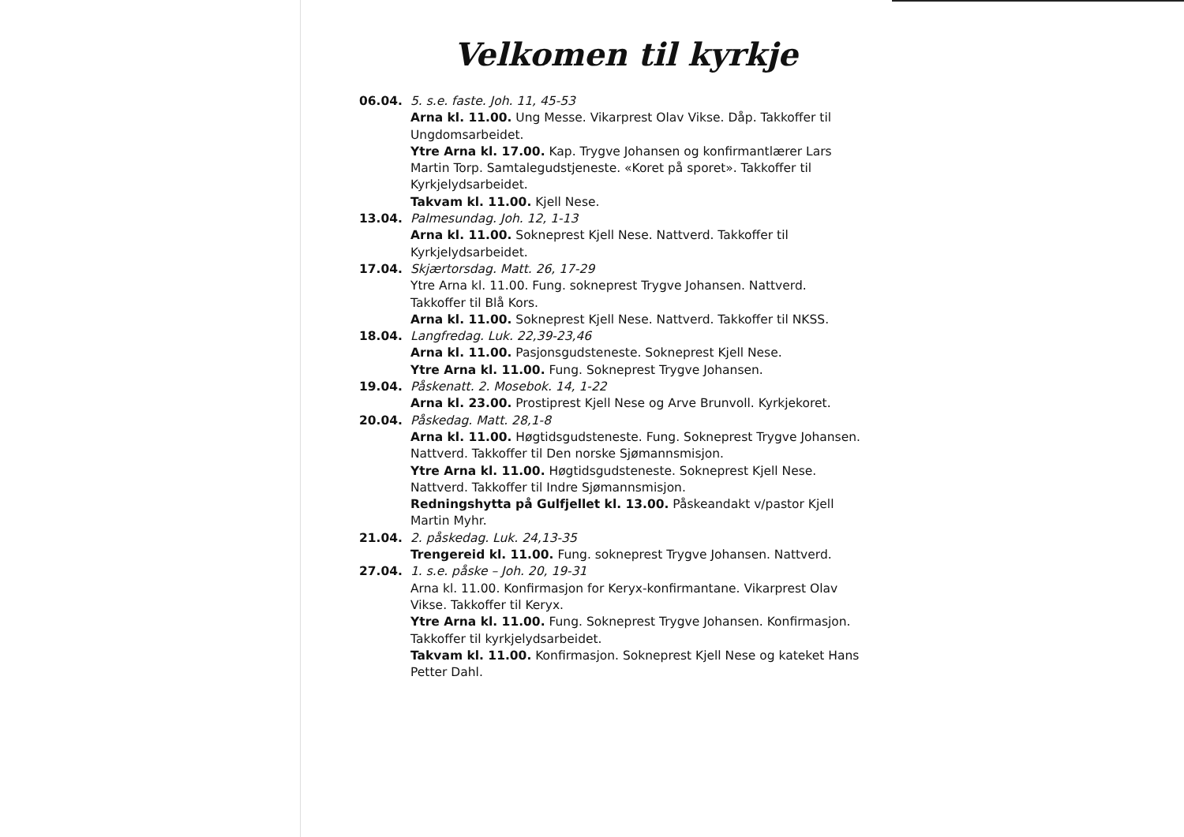Velkomen til kyrkje
06.04. 5. s.e. faste. Joh. 11, 45-53
Arna kl. 11.00. Ung Messe. Vikarprest Olav Vikse. Dåp. Takkoffer til Ungdomsarbeidet.
Ytre Arna kl. 17.00. Kap. Trygve Johansen og konfirmantlærer Lars Martin Torp. Samtalegudstjeneste. «Koret på sporet». Takkoffer til Kyrkjelydsarbeidet.
Takvam kl. 11.00. Kjell Nese.
13.04. Palmesundag. Joh. 12, 1-13
Arna kl. 11.00. Sokneprest Kjell Nese. Nattverd. Takkoffer til Kyrkjelydsarbeidet.
17.04. Skjærtorsdag. Matt. 26, 17-29
Ytre Arna kl. 11.00. Fung. sokneprest Trygve Johansen. Nattverd. Takkoffer til Blå Kors.
Arna kl. 11.00. Sokneprest Kjell Nese. Nattverd. Takkoffer til NKSS.
18.04. Langfredag. Luk. 22,39-23,46
Arna kl. 11.00. Pasjonsgudsteneste. Sokneprest Kjell Nese.
Ytre Arna kl. 11.00. Fung. Sokneprest Trygve Johansen.
19.04. Påskenatt. 2. Mosebok. 14, 1-22
Arna kl. 23.00. Prostiprest Kjell Nese og Arve Brunvoll. Kyrkjekoret.
20.04. Påskedag. Matt. 28,1-8
Arna kl. 11.00. Høgtidsgudsteneste. Fung. Sokneprest Trygve Johansen. Nattverd. Takkoffer til Den norske Sjømannsmisjon.
Ytre Arna kl. 11.00. Høgtidsgudsteneste. Sokneprest Kjell Nese. Nattverd. Takkoffer til Indre Sjømannsmisjon.
Redningshytta på Gulfjellet kl. 13.00. Påskeandakt v/pastor Kjell Martin Myhr.
21.04. 2. påskedag. Luk. 24,13-35
Trengereid kl. 11.00. Fung. sokneprest Trygve Johansen. Nattverd.
27.04. 1. s.e. påske – Joh. 20, 19-31
Arna kl. 11.00. Konfirmasjon for Keryx-konfirmantane. Vikarprest Olav Vikse. Takkoffer til Keryx.
Ytre Arna kl. 11.00. Fung. Sokneprest Trygve Johansen. Konfirmasjon. Takkoffer til kyrkjelydsarbeidet.
Takvam kl. 11.00. Konfirmasjon. Sokneprest Kjell Nese og kateket Hans Petter Dahl.